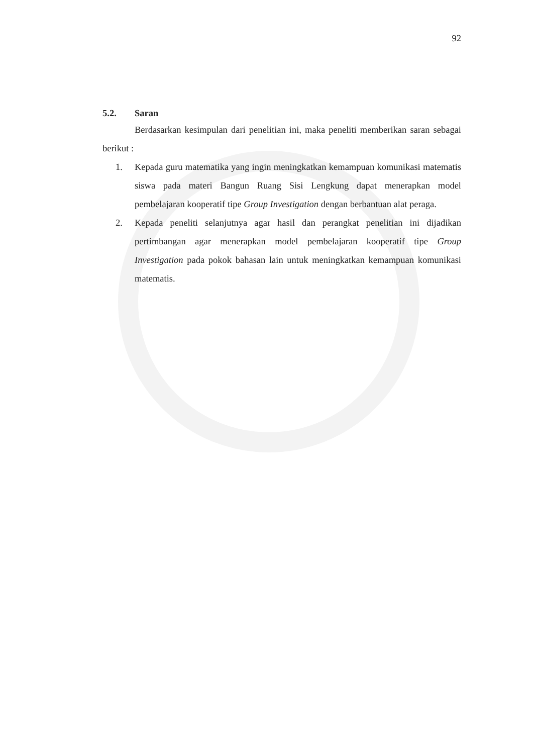92
5.2. Saran
Berdasarkan kesimpulan dari penelitian ini, maka peneliti memberikan saran sebagai berikut :
1. Kepada guru matematika yang ingin meningkatkan kemampuan komunikasi matematis siswa pada materi Bangun Ruang Sisi Lengkung dapat menerapkan model pembelajaran kooperatif tipe Group Investigation dengan berbantuan alat peraga.
2. Kepada peneliti selanjutnya agar hasil dan perangkat penelitian ini dijadikan pertimbangan agar menerapkan model pembelajaran kooperatif tipe Group Investigation pada pokok bahasan lain untuk meningkatkan kemampuan komunikasi matematis.